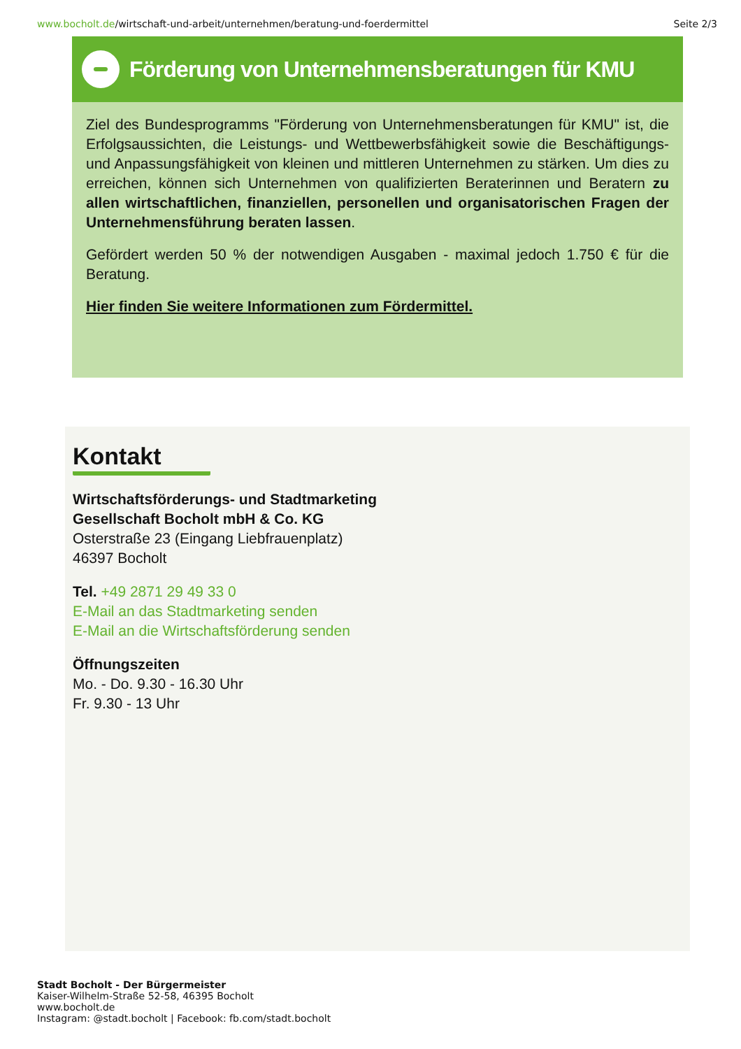www.bocholt.de/wirtschaft-und-arbeit/unternehmen/beratung-und-foerdermittel
Seite 2/3
Förderung von Unternehmensberatungen für KMU
Ziel des Bundesprogramms "Förderung von Unternehmensberatungen für KMU" ist, die Erfolgsaussichten, die Leistungs- und Wettbewerbsfähigkeit sowie die Beschäftigungs- und Anpassungsfähigkeit von kleinen und mittleren Unternehmen zu stärken. Um dies zu erreichen, können sich Unternehmen von qualifizierten Beraterinnen und Beratern zu allen wirtschaftlichen, finanziellen, personellen und organisatorischen Fragen der Unternehmensführung beraten lassen.
Gefördert werden 50 % der notwendigen Ausgaben - maximal jedoch 1.750 € für die Beratung.
Hier finden Sie weitere Informationen zum Fördermittel.
Kontakt
Wirtschaftsförderungs- und Stadtmarketing
Gesellschaft Bocholt mbH & Co. KG
Osterstraße 23 (Eingang Liebfrauenplatz)
46397 Bocholt
Tel. +49 2871 29 49 33 0
E-Mail an das Stadtmarketing senden
E-Mail an die Wirtschaftsförderung senden
Öffnungszeiten
Mo. - Do. 9.30 - 16.30 Uhr
Fr. 9.30 - 13 Uhr
Stadt Bocholt - Der Bürgermeister
Kaiser-Wilhelm-Straße 52-58, 46395 Bocholt
www.bocholt.de
Instagram: @stadt.bocholt | Facebook: fb.com/stadt.bocholt